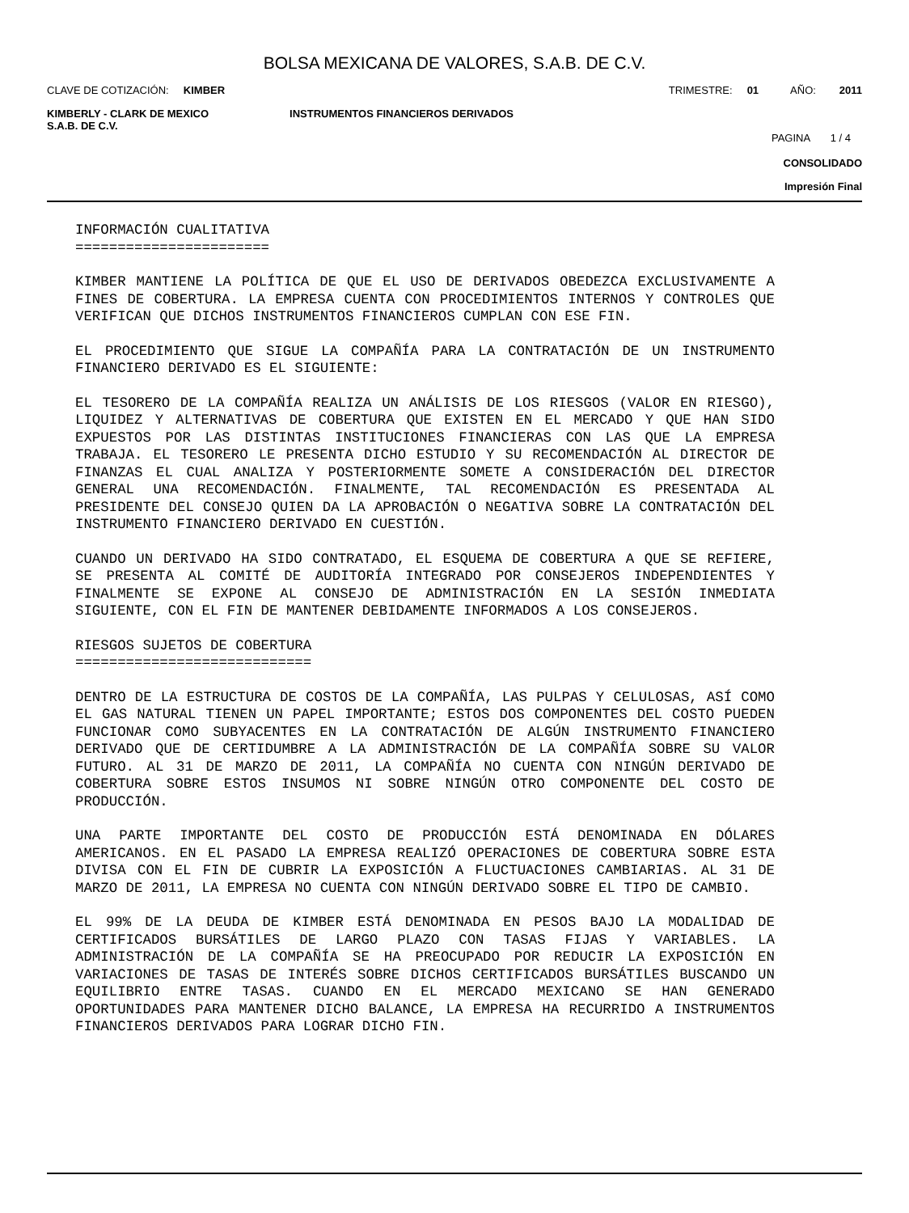BOLSA MEXICANA DE VALORES, S.A.B. DE C.V.
CLAVE DE COTIZACIÓN: KIMBER TRIMESTRE: 01 AÑO: 2011
KIMBERLY - CLARK DE MEXICO
S.A.B. DE C.V. INSTRUMENTOS FINANCIEROS DERIVADOS
PAGINA 1 / 4
CONSOLIDADO
Impresión Final
INFORMACIÓN CUALITATIVA =======================
KIMBER MANTIENE LA POLÍTICA DE QUE EL USO DE DERIVADOS OBEDEZCA EXCLUSIVAMENTE A FINES DE COBERTURA. LA EMPRESA CUENTA CON PROCEDIMIENTOS INTERNOS Y CONTROLES QUE VERIFICAN QUE DICHOS INSTRUMENTOS FINANCIEROS CUMPLAN CON ESE FIN.
EL PROCEDIMIENTO QUE SIGUE LA COMPAÑÍA PARA LA CONTRATACIÓN DE UN INSTRUMENTO FINANCIERO DERIVADO ES EL SIGUIENTE:
EL TESORERO DE LA COMPAÑÍA REALIZA UN ANÁLISIS DE LOS RIESGOS (VALOR EN RIESGO), LIQUIDEZ Y ALTERNATIVAS DE COBERTURA QUE EXISTEN EN EL MERCADO Y QUE HAN SIDO EXPUESTOS POR LAS DISTINTAS INSTITUCIONES FINANCIERAS CON LAS QUE LA EMPRESA TRABAJA. EL TESORERO LE PRESENTA DICHO ESTUDIO Y SU RECOMENDACIÓN AL DIRECTOR DE FINANZAS EL CUAL ANALIZA Y POSTERIORMENTE SOMETE A CONSIDERACIÓN DEL DIRECTOR GENERAL UNA RECOMENDACIÓN. FINALMENTE, TAL RECOMENDACIÓN ES PRESENTADA AL PRESIDENTE DEL CONSEJO QUIEN DA LA APROBACIÓN O NEGATIVA SOBRE LA CONTRATACIÓN DEL INSTRUMENTO FINANCIERO DERIVADO EN CUESTIÓN.
CUANDO UN DERIVADO HA SIDO CONTRATADO, EL ESQUEMA DE COBERTURA A QUE SE REFIERE, SE PRESENTA AL COMITÉ DE AUDITORÍA INTEGRADO POR CONSEJEROS INDEPENDIENTES Y FINALMENTE SE EXPONE AL CONSEJO DE ADMINISTRACIÓN EN LA SESIÓN INMEDIATA SIGUIENTE, CON EL FIN DE MANTENER DEBIDAMENTE INFORMADOS A LOS CONSEJEROS.
RIESGOS SUJETOS DE COBERTURA ============================
DENTRO DE LA ESTRUCTURA DE COSTOS DE LA COMPAÑÍA, LAS PULPAS Y CELULOSAS, ASÍ COMO EL GAS NATURAL TIENEN UN PAPEL IMPORTANTE; ESTOS DOS COMPONENTES DEL COSTO PUEDEN FUNCIONAR COMO SUBYACENTES EN LA CONTRATACIÓN DE ALGÚN INSTRUMENTO FINANCIERO DERIVADO QUE DE CERTIDUMBRE A LA ADMINISTRACIÓN DE LA COMPAÑÍA SOBRE SU VALOR FUTURO. AL 31 DE MARZO DE 2011, LA COMPAÑÍA NO CUENTA CON NINGÚN DERIVADO DE COBERTURA SOBRE ESTOS INSUMOS NI SOBRE NINGÚN OTRO COMPONENTE DEL COSTO DE PRODUCCIÓN.
UNA PARTE IMPORTANTE DEL COSTO DE PRODUCCIÓN ESTÁ DENOMINADA EN DÓLARES AMERICANOS. EN EL PASADO LA EMPRESA REALIZÓ OPERACIONES DE COBERTURA SOBRE ESTA DIVISA CON EL FIN DE CUBRIR LA EXPOSICIÓN A FLUCTUACIONES CAMBIARIAS. AL 31 DE MARZO DE 2011, LA EMPRESA NO CUENTA CON NINGÚN DERIVADO SOBRE EL TIPO DE CAMBIO.
EL 99% DE LA DEUDA DE KIMBER ESTÁ DENOMINADA EN PESOS BAJO LA MODALIDAD DE CERTIFICADOS BURSÁTILES DE LARGO PLAZO CON TASAS FIJAS Y VARIABLES. LA ADMINISTRACIÓN DE LA COMPAÑÍA SE HA PREOCUPADO POR REDUCIR LA EXPOSICIÓN EN VARIACIONES DE TASAS DE INTERÉS SOBRE DICHOS CERTIFICADOS BURSÁTILES BUSCANDO UN EQUILIBRIO ENTRE TASAS. CUANDO EN EL MERCADO MEXICANO SE HAN GENERADO OPORTUNIDADES PARA MANTENER DICHO BALANCE, LA EMPRESA HA RECURRIDO A INSTRUMENTOS FINANCIEROS DERIVADOS PARA LOGRAR DICHO FIN.